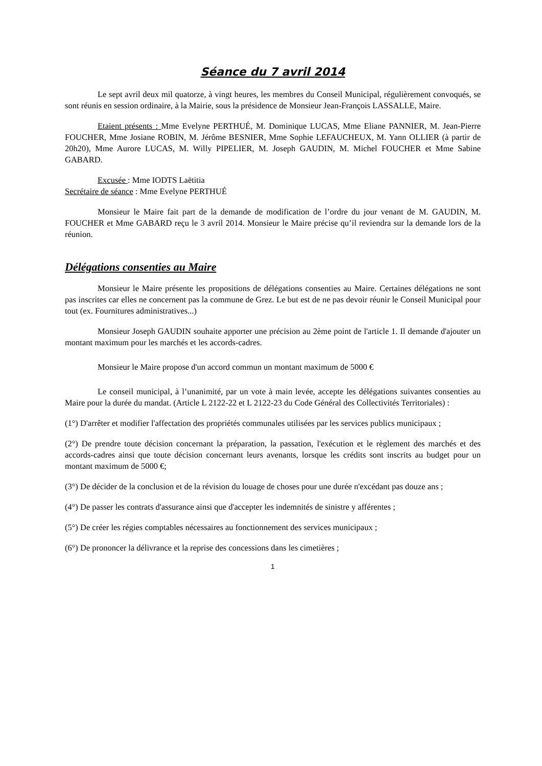Séance du 7 avril 2014
Le sept avril deux mil quatorze, à vingt heures, les membres du Conseil Municipal, régulièrement convoqués, se sont réunis en session ordinaire, à la Mairie, sous la présidence de Monsieur Jean-François LASSALLE, Maire.
Etaient présents : Mme Evelyne PERTHUÉ, M. Dominique LUCAS, Mme Eliane PANNIER, M. Jean-Pierre FOUCHER, Mme Josiane ROBIN, M. Jérôme BESNIER, Mme Sophie LEFAUCHEUX, M. Yann OLLIER (à partir de 20h20), Mme Aurore LUCAS, M. Willy PIPELIER, M. Joseph GAUDIN, M. Michel FOUCHER et Mme Sabine GABARD.
Excusée : Mme IODTS Laëtitia
Secrétaire de séance : Mme Evelyne PERTHUÉ
Monsieur le Maire fait part de la demande de modification de l’ordre du jour venant de M. GAUDIN, M. FOUCHER et Mme GABARD reçu le 3 avril 2014. Monsieur le Maire précise qu’il reviendra sur la demande lors de la réunion.
Délégations consenties au Maire
Monsieur le Maire présente les propositions de délégations consenties au Maire. Certaines délégations ne sont pas inscrites car elles ne concernent pas la commune de Grez. Le but est de ne pas devoir réunir le Conseil Municipal pour tout (ex. Fournitures administratives...)
Monsieur Joseph GAUDIN souhaite apporter une précision au 2ème point de l'article 1. Il demande d'ajouter un montant maximum pour les marchés et les accords-cadres.
Monsieur le Maire propose d'un accord commun un montant maximum de 5000 €
Le conseil municipal, à l’unanimité, par un vote à main levée, accepte les délégations suivantes consenties au Maire pour la durée du mandat. (Article L 2122-22 et L 2122-23 du Code Général des Collectivités Territoriales) :
(1°) D'arrêter et modifier l'affectation des propriétés communales utilisées par les services publics municipaux ;
(2°) De prendre toute décision concernant la préparation, la passation, l'exécution et le règlement des marchés et des accords-cadres ainsi que toute décision concernant leurs avenants, lorsque les crédits sont inscrits au budget pour un montant maximum de 5000 €;
(3°) De décider de la conclusion et de la révision du louage de choses pour une durée n'excédant pas douze ans ;
(4°) De passer les contrats d'assurance ainsi que d'accepter les indemnités de sinistre y afférentes ;
(5°) De créer les régies comptables nécessaires au fonctionnement des services municipaux ;
(6°) De prononcer la délivrance et la reprise des concessions dans les cimetières ;
1